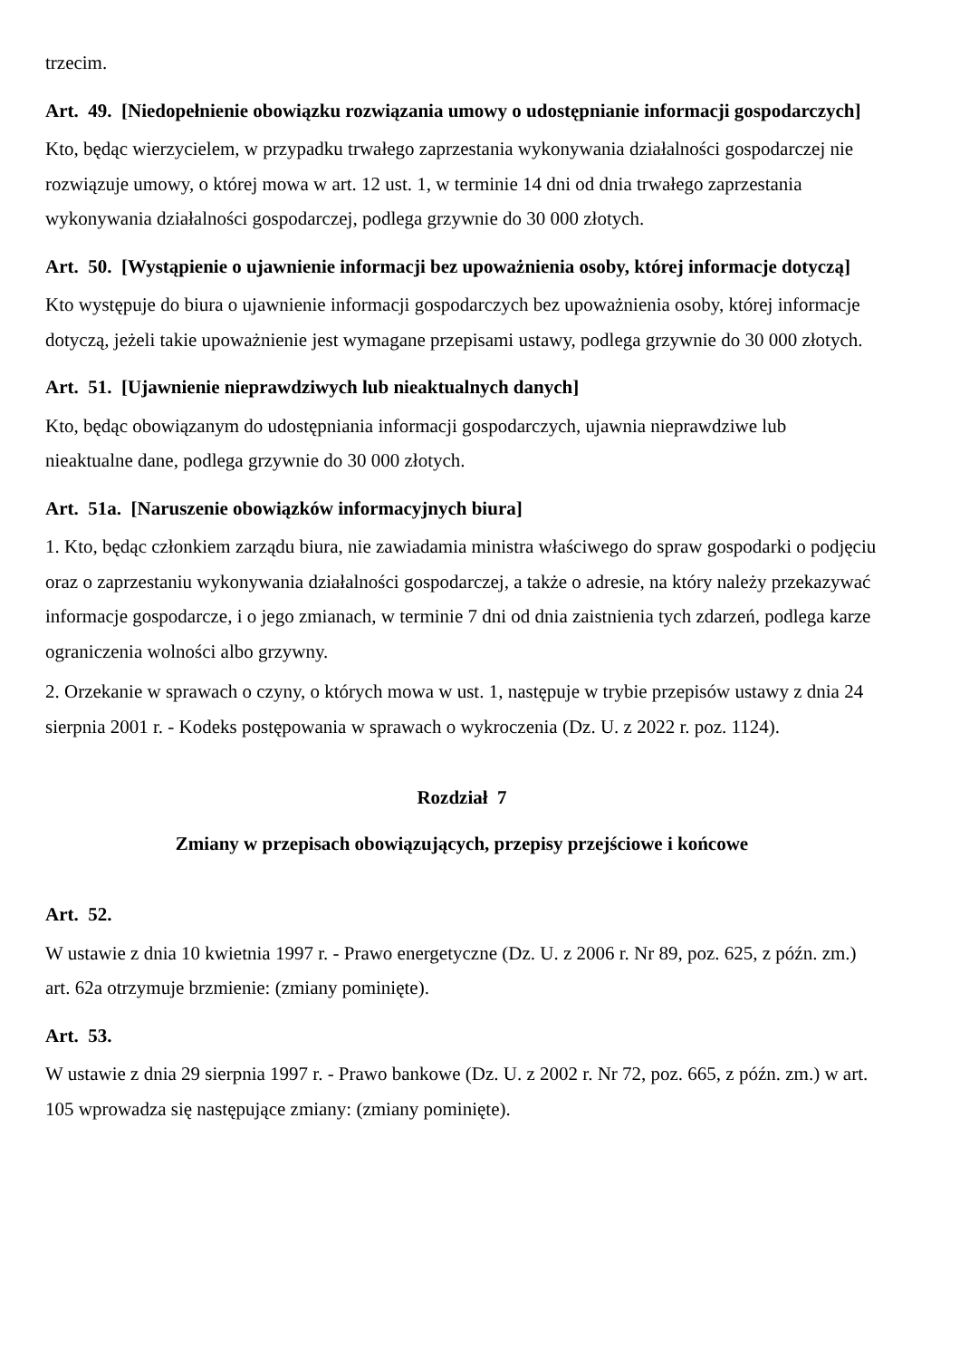trzecim.
Art. 49. [Niedopełnienie obowiązku rozwiązania umowy o udostępnianie informacji gospodarczych]
Kto, będąc wierzycielem, w przypadku trwałego zaprzestania wykonywania działalności gospodarczej nie rozwiązuje umowy, o której mowa w art. 12 ust. 1, w terminie 14 dni od dnia trwałego zaprzestania wykonywania działalności gospodarczej, podlega grzywnie do 30 000 złotych.
Art. 50. [Wystąpienie o ujawnienie informacji bez upoważnienia osoby, której informacje dotyczą]
Kto występuje do biura o ujawnienie informacji gospodarczych bez upoważnienia osoby, której informacje dotyczą, jeżeli takie upoważnienie jest wymagane przepisami ustawy, podlega grzywnie do 30 000 złotych.
Art. 51. [Ujawnienie nieprawdziwych lub nieaktualnych danych]
Kto, będąc obowiązanym do udostępniania informacji gospodarczych, ujawnia nieprawdziwe lub nieaktualne dane, podlega grzywnie do 30 000 złotych.
Art. 51a. [Naruszenie obowiązków informacyjnych biura]
1. Kto, będąc członkiem zarządu biura, nie zawiadamia ministra właściwego do spraw gospodarki o podjęciu oraz o zaprzestaniu wykonywania działalności gospodarczej, a także o adresie, na który należy przekazywać informacje gospodarcze, i o jego zmianach, w terminie 7 dni od dnia zaistnienia tych zdarzeń, podlega karze ograniczenia wolności albo grzywny.
2. Orzekanie w sprawach o czyny, o których mowa w ust. 1, następuje w trybie przepisów ustawy z dnia 24 sierpnia 2001 r. - Kodeks postępowania w sprawach o wykroczenia (Dz. U. z 2022 r. poz. 1124).
Rozdział 7
Zmiany w przepisach obowiązujących, przepisy przejściowe i końcowe
Art. 52.
W ustawie z dnia 10 kwietnia 1997 r. - Prawo energetyczne (Dz. U. z 2006 r. Nr 89, poz. 625, z późn. zm.) art. 62a otrzymuje brzmienie: (zmiany pominięte).
Art. 53.
W ustawie z dnia 29 sierpnia 1997 r. - Prawo bankowe (Dz. U. z 2002 r. Nr 72, poz. 665, z późn. zm.) w art. 105 wprowadza się następujące zmiany: (zmiany pominięte).